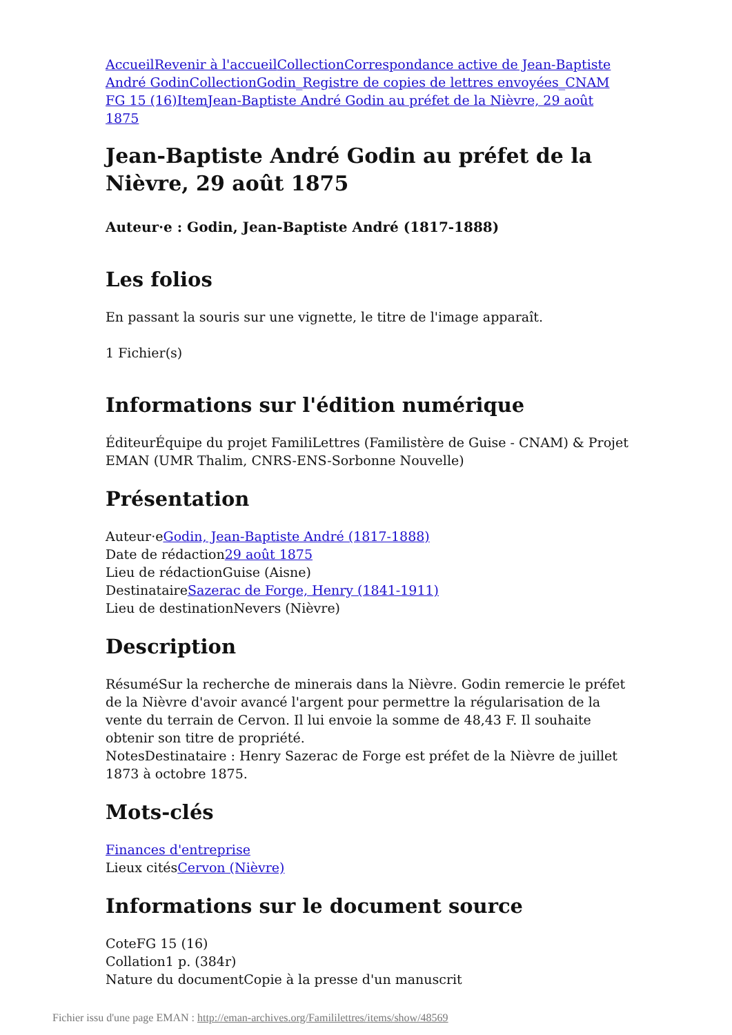Accueil Revenir à l'accueil Collection Correspondance active de Jean-Baptiste André Godin Collection Godin_Registre de copies de lettres envoyées_CNAM FG 15 (16) Item Jean-Baptiste André Godin au préfet de la Nièvre, 29 août 1875
Jean-Baptiste André Godin au préfet de la Nièvre, 29 août 1875
Auteur·e : Godin, Jean-Baptiste André (1817-1888)
Les folios
En passant la souris sur une vignette, le titre de l'image apparaît.
1 Fichier(s)
Informations sur l'édition numérique
ÉditeurÉquipe du projet FamiliLettres (Familistère de Guise - CNAM) & Projet EMAN (UMR Thalim, CNRS-ENS-Sorbonne Nouvelle)
Présentation
Auteur·eGodin, Jean-Baptiste André (1817-1888)
Date de rédaction29 août 1875
Lieu de rédactionGuise (Aisne)
DestinataireSazerac de Forge, Henry (1841-1911)
Lieu de destinationNevers (Nièvre)
Description
RésuméSur la recherche de minerais dans la Nièvre. Godin remercie le préfet de la Nièvre d'avoir avancé l'argent pour permettre la régularisation de la vente du terrain de Cervon. Il lui envoie la somme de 48,43 F. Il souhaite obtenir son titre de propriété.
NotesDestinataire : Henry Sazerac de Forge est préfet de la Nièvre de juillet 1873 à octobre 1875.
Mots-clés
Finances d'entreprise
Lieux citésCervon (Nièvre)
Informations sur le document source
CoteFG 15 (16)
Collation1 p. (384r)
Nature du documentCopie à la presse d'un manuscrit
Fichier issu d'une page EMAN : http://eman-archives.org/Famililettres/items/show/48569